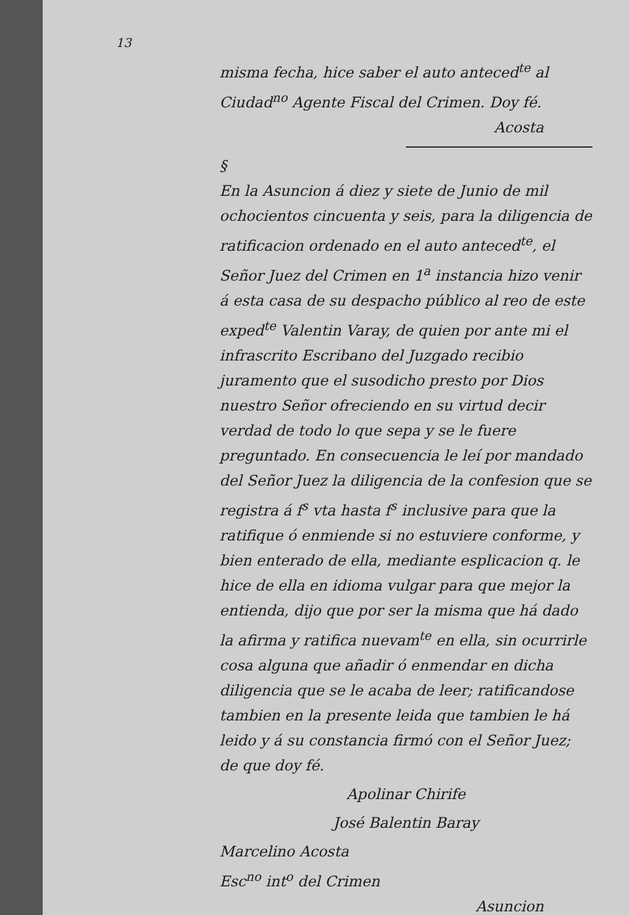13
misma fecha, hice saber el auto anteced<sup>te</sup> al Ciudad<sup>no</sup> Agente Fiscal del Crimen. Doy fé.
Acosta
§
En la Asuncion á diez y siete de Junio de mil ochocientos cincuenta y seis, para la diligencia de ratificacion ordenado en el auto anteced<sup>te</sup>, el Señor Juez del Crimen en 1<sup>a</sup> instancia hizo venir á esta casa de su despacho público al reo de este exped<sup>te</sup> Valentin Varay, de quien por ante mi el infrascrito Escribano del Juzgado recibio juramento que el susodicho presto por Dios nuestro Señor ofreciendo en su virtud decir verdad de todo lo que sepa y se le fuere preguntado. En consecuencia le leí por mandado del Señor Juez la diligencia de la confesion que se registra á f<sup>s</sup> vta hasta f<sup>s</sup> inclusive para que la ratifique ó enmiende si no estuviere conforme, y bien enterado de ella, mediante esplicacion q. le hice de ella en idioma vulgar para que mejor la entienda, dijo que por ser la misma que há dado la afirma y ratifica nuevam<sup>te</sup> en ella, sin ocurrirle cosa alguna que añadir ó enmendar en dicha diligencia que se le acaba de leer; ratificandose tambien en la presente leida que tambien le há leido y á su constancia firmó con el Señor Juez; de que doy fé.
Apolinar Chirife
José Balentin Baray
Marcelino Acosta
Esc<sup>no</sup> int<sup>o</sup> del Crimen
Asuncion